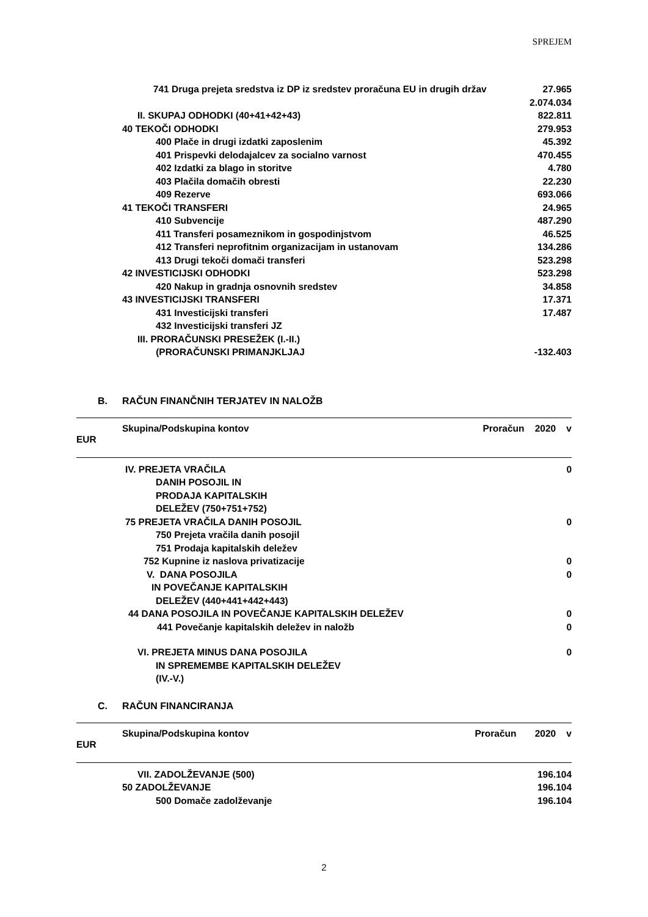SPREJEM
| 741 Druga prejeta sredstva iz DP iz sredstev proračuna EU in drugih držav | 27.965 |
| | 2.074.034 |
| II. SKUPAJ ODHODKI (40+41+42+43) | 822.811 |
| 40 TEKOČI ODHODKI | 279.953 |
| 400 Plače in drugi izdatki zaposlenim | 45.392 |
| 401 Prispevki delodajalcev za socialno varnost | 470.455 |
| 402 Izdatki za blago in storitve | 4.780 |
| 403 Plačila domačih obresti | 22.230 |
| 409 Rezerve | 693.066 |
| 41 TEKOČI TRANSFERI | 24.965 |
| 410 Subvencije | 487.290 |
| 411 Transferi posameznikom in gospodinjstvom | 46.525 |
| 412 Transferi neprofitnim organizacijam in ustanovam | 134.286 |
| 413 Drugi tekoči domači transferi | 523.298 |
| 42 INVESTICIJSKI ODHODKI | 523.298 |
| 420 Nakup in gradnja osnovnih sredstev | 34.858 |
| 43 INVESTICIJSKI TRANSFERI | 17.371 |
| 431 Investicijski transferi | 17.487 |
| 432 Investicijski transferi JZ | |
| III. PRORAČUNSKI PRESEŽEK (I.-II.) (PRORAČUNSKI PRIMANJKLJAJ | -132.403 |
B. RAČUN FINANČNIH TERJATEV IN NALOŽB
Skupina/Podskupina kontov Proračun 2020 v
EUR
| IV. PREJETA VRAČILA DANIH POSOJIL IN PRODAJA KAPITALSKIH DELEŽEV (750+751+752) | 0 |
| 75 PREJETA VRAČILA DANIH POSOJIL | 0 |
| 750 Prejeta vračila danih posojil | |
| 751 Prodaja kapitalskih deležev | |
| 752 Kupnine iz naslova privatizacije | 0 |
| V. DANA POSOJILA IN POVEČANJE KAPITALSKIH DELEŽEV (440+441+442+443) | 0 |
| 44 DANA POSOJILA IN POVEČANJE KAPITALSKIH DELEŽEV | 0 |
| 441 Povečanje kapitalskih deležev in naložb | 0 |
| VI. PREJETA MINUS DANA POSOJILA IN SPREMEMBE KAPITALSKIH DELEŽEV (IV.-V.) | 0 |
C. RAČUN FINANCIRANJA
Skupina/Podskupina kontov Proračun 2020 v
EUR
| VII. ZADOLŽEVANJE (500) | 196.104 |
| 50 ZADOLŽEVANJE | 196.104 |
| 500 Domače zadolževanje | 196.104 |
2